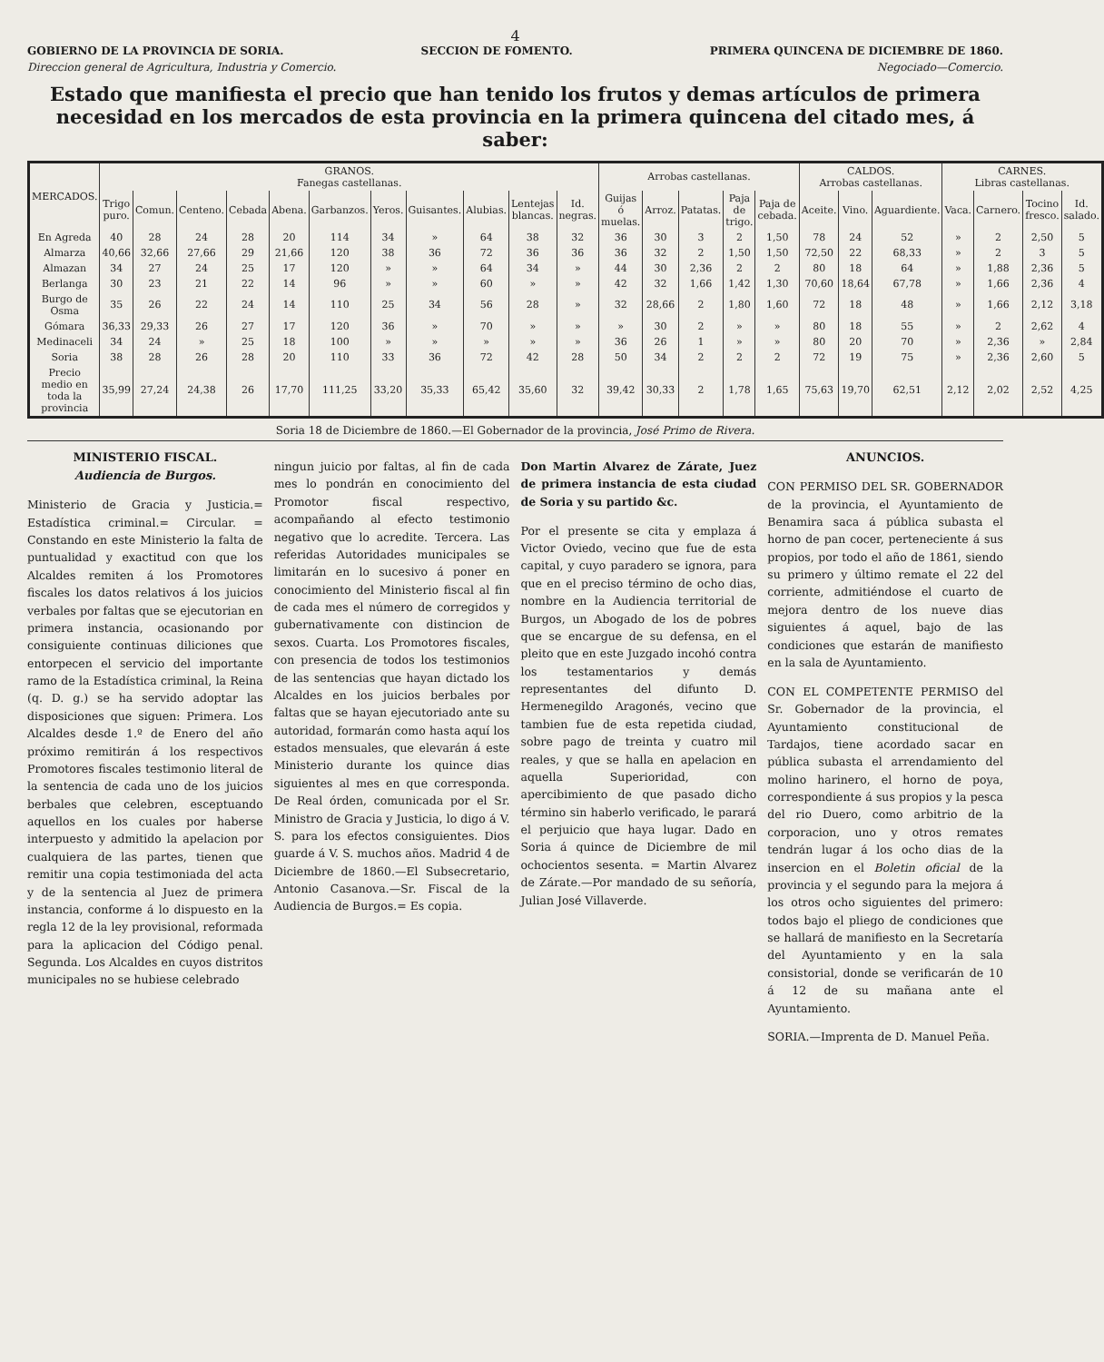4
GOBIERNO DE LA PROVINCIA DE SORIA. SECCION DE FOMENTO. PRIMERA QUINCENA DE DICIEMBRE DE 1860.
Direccion general de Agricultura, Industria y Comercio. Negociado—Comercio.
Estado que manifiesta el precio que han tenido los frutos y demas artículos de primera necesidad en los mercados de esta provincia en la primera quincena del citado mes, á saber:
| MERCADOS. | GRANOS. Fanegas castellanas. | | | | | | | | | | | Arrobas castellanas. | | | | | CALDOS. Arrobas castellanas. | | | CARNES. Libras castellanas. | | | |
| --- | --- | --- | --- | --- | --- | --- | --- | --- | --- | --- | --- | --- | --- | --- | --- | --- | --- | --- | --- | --- | --- | --- | --- |
| | Trigo puro. | Comun. | Centeno. | Cebada | Abena. | Garbanzos. | Yeros. | Guisantes. | Alubias. | Lentejas blancas. | Id. negras. | Guijas ó muelas. | Arroz. | Patatas. | Paja de trigo. | Paja de cebada. | Aceite. | Vino. | Aguardiente. | Vaca. | Carnero. | Tocino fresco. | Id. salado. |
| En Agreda | 40 | 28 | 24 | 28 | 20 | 114 | 34 | » | 64 | 38 | 32 | 36 | 30 | 3 | 2 | 1,50 | 78 | 24 | 52 | » | 2 | 2,50 | 5 |
| Almarza | 40,66 | 32,66 | 27,66 | 29 | 21,66 | 120 | 38 | 36 | 72 | 36 | 36 | 36 | 32 | 2 | 1,50 | 1,50 | 72,50 | 22 | 68,33 | » | 2 | 3 | 5 |
| Almazan | 34 | 27 | 24 | 25 | 17 | 120 | » | » | 64 | 34 | » | 44 | 30 | 2,36 | 2 | 2 | 80 | 18 | 64 | » | 1,88 | 2,36 | 5 |
| Berlanga | 30 | 23 | 21 | 22 | 14 | 96 | » | » | 60 | » | » | 42 | 32 | 1,66 | 1,42 | 1,30 | 70,60 | 18,64 | 67,78 | » | 1,66 | 2,36 | 4 |
| Burgo de Osma | 35 | 26 | 22 | 24 | 14 | 110 | 25 | 34 | 56 | 28 | » | 32 | 28,66 | 2 | 1,80 | 1,60 | 72 | 18 | 48 | » | 1,66 | 2,12 | 3,18 |
| Gómara | 36,33 | 29,33 | 26 | 27 | 17 | 120 | 36 | » | 70 | » | » | » | 30 | 2 | » | » | 80 | 18 | 55 | » | 2 | 2,62 | 4 |
| Medinaceli | 34 | 24 | » | 25 | 18 | 100 | » | » | » | » | » | 36 | 26 | 1 | » | » | 80 | 20 | 70 | » | 2,36 | » | 2,84 |
| Soria | 38 | 28 | 26 | 28 | 20 | 110 | 33 | 36 | 72 | 42 | 28 | 50 | 34 | 2 | 2 | 2 | 72 | 19 | 75 | » | 2,36 | 2,60 | 5 |
| Precio medio en toda la provincia | 35,99 | 27,24 | 24,38 | 26 | 17,70 | 111,25 | 33,20 | 35,33 | 65,42 | 35,60 | 32 | 39,42 | 30,33 | 2 | 1,78 | 1,65 | 75,63 | 19,70 | 62,51 | 2,12 | 2,02 | 2,52 | 4,25 |
Soria 18 de Diciembre de 1860.—El Gobernador de la provincia, José Primo de Rivera.
MINISTERIO FISCAL.
Audiencia de Burgos.
Ministerio de Gracia y Justicia.= Estadística criminal.= Circular. = Constando en este Ministerio la falta de puntualidad y exactitud con que los Alcaldes remiten á los Promotores fiscales los datos relativos á los juicios verbales por faltas que se ejecutorian en primera instancia, ocasionando por consiguiente continuas diliciones que entorpecen el servicio del importante ramo de la Estadística criminal, la Reina (q. D. g.) se ha servido adoptar las disposiciones que siguen: Primera. Los Alcaldes desde 1.º de Enero del año próximo remitirán á los respectivos Promotores fiscales testimonio literal de la sentencia de cada uno de los juicios berbales que celebren, esceptuando aquellos en los cuales por haberse interpuesto y admitido la apelacion por cualquiera de las partes, tienen que remitir una copia testimoniada del acta y de la sentencia al Juez de primera instancia, conforme á lo dispuesto en la regla 12 de la ley provisional, reformada para la aplicacion del Código penal. Segunda. Los Alcaldes en cuyos distritos municipales no se hubiese celebrado
ningun juicio por faltas, al fin de cada mes lo pondrán en conocimiento del Promotor fiscal respectivo, acompañando al efecto testimonio negativo que lo acredite. Tercera. Las referidas Autoridades municipales se limitarán en lo sucesivo á poner en conocimiento del Ministerio fiscal al fin de cada mes el número de corregidos y gubernativamente con distincion de sexos. Cuarta. Los Promotores fiscales, con presencia de todos los testimonios de las sentencias que hayan dictado los Alcaldes en los juicios berbales por faltas que se hayan ejecutoriado ante su autoridad, formarán como hasta aquí los estados mensuales, que elevarán á este Ministerio durante los quince dias siguientes al mes en que corresponda. De Real órden, comunicada por el Sr. Ministro de Gracia y Justicia, lo digo á V. S. para los efectos consiguientes. Dios guarde á V. S. muchos años. Madrid 4 de Diciembre de 1860.—El Subsecretario, Antonio Casanova.—Sr. Fiscal de la Audiencia de Burgos.= Es copia.
Don Martin Alvarez de Zárate, Juez de primera instancia de esta ciudad de Soria y su partido &c.
Por el presente se cita y emplaza á Victor Oviedo, vecino que fue de esta capital, y cuyo paradero se ignora, para que en el preciso término de ocho dias, nombre en la Audiencia territorial de Burgos, un Abogado de los de pobres que se encargue de su defensa, en el pleito que en este Juzgado incohó contra los testamentarios y demás representantes del difunto D. Hermenegildo Aragonés, vecino que tambien fue de esta repetida ciudad, sobre pago de treinta y cuatro mil reales, y que se halla en apelacion en aquella Superioridad, con apercibimiento de que pasado dicho término sin haberlo verificado, le parará el perjuicio que haya lugar. Dado en Soria á quince de Diciembre de mil ochocientos sesenta. = Martin Alvarez de Zárate.—Por mandado de su señoría, Julian José Villaverde.
ANUNCIOS.
CON PERMISO DEL SR. GOBERNADOR de la provincia, el Ayuntamiento de Benamira saca á pública subasta el horno de pan cocer, perteneciente á sus propios, por todo el año de 1861, siendo su primero y último remate el 22 del corriente, admitiéndose el cuarto de mejora dentro de los nueve dias siguientes á aquel, bajo de las condiciones que estarán de manifiesto en la sala de Ayuntamiento.
CON EL COMPETENTE PERMISO del Sr. Gobernador de la provincia, el Ayuntamiento constitucional de Tardajos, tiene acordado sacar en pública subasta el arrendamiento del molino harinero, el horno de poya, correspondiente á sus propios y la pesca del rio Duero, como arbitrio de la corporacion, uno y otros remates tendrán lugar á los ocho dias de la insercion en el Boletin oficial de la provincia y el segundo para la mejora á los otros ocho siguientes del primero: todos bajo el pliego de condiciones que se hallará de manifiesto en la Secretaría del Ayuntamiento y en la sala consistorial, donde se verificarán de 10 á 12 de su mañana ante el Ayuntamiento.
SORIA.—Imprenta de D. Manuel Peña.